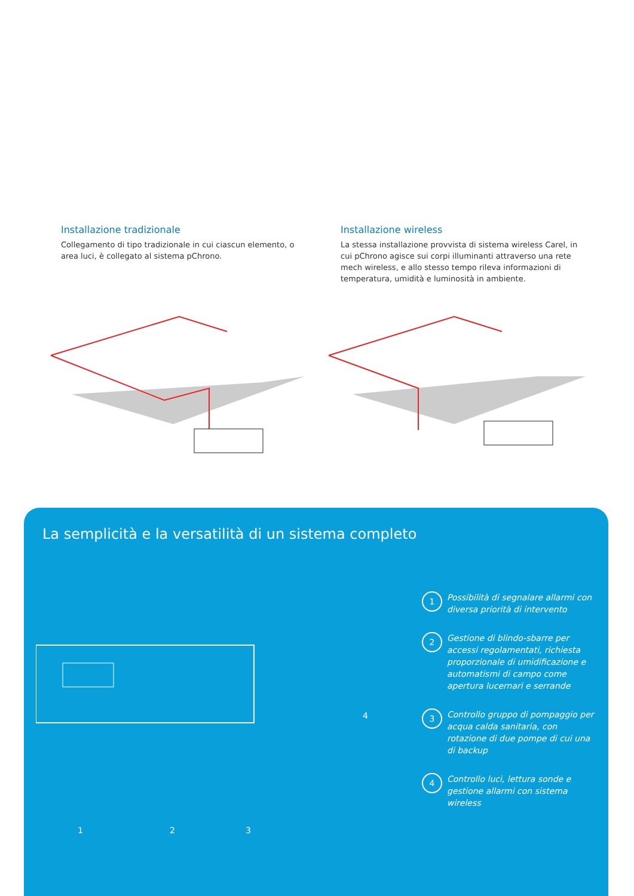Installazione tradizionale
Collegamento di tipo tradizionale in cui ciascun elemento, o area luci, è collegato al sistema pChrono.
Installazione wireless
La stessa installazione provvista di sistema wireless Carel, in cui pChrono agisce sui corpi illuminanti attraverso una rete mech wireless, e allo stesso tempo rileva informazioni di temperatura, umidità e luminosità in ambiente.
La semplicità e la versatilità di un sistema completo
1 2 3
4
1 Possibilità di segnalare allarmi con diversa priorità di intervento
2 Gestione di blindo-sbarre per accessi regolamentati, richiesta proporzionale di umidificazione e automatismi di campo come apertura lucernari e serrande
3 Controllo gruppo di pompaggio per acqua calda sanitaria, con rotazione di due pompe di cui una di backup
4 Controllo luci, lettura sonde e gestione allarmi con sistema wireless